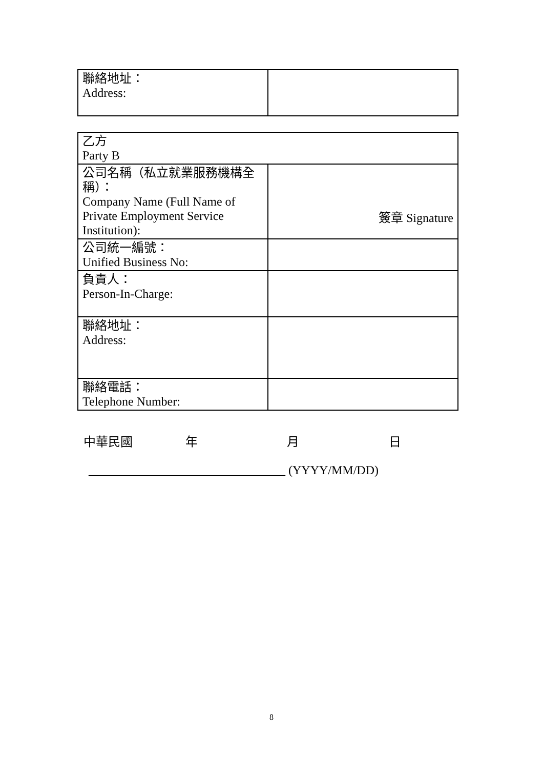| 聯絡地址： Address: | |
| 乙方 Party B | |
| 公司名稱（私立就業服務機構全稱）： Company Name (Full Name of Private Employment Service Institution): | 簽章 Signature |
| 公司統一編號： Unified Business No: | |
| 負責人： Person-In-Charge: | |
| 聯絡地址： Address: | |
| 聯絡電話： Telephone Number: | |
中華民國 年 月 日
________________________________ (YYYY/MM/DD)
8